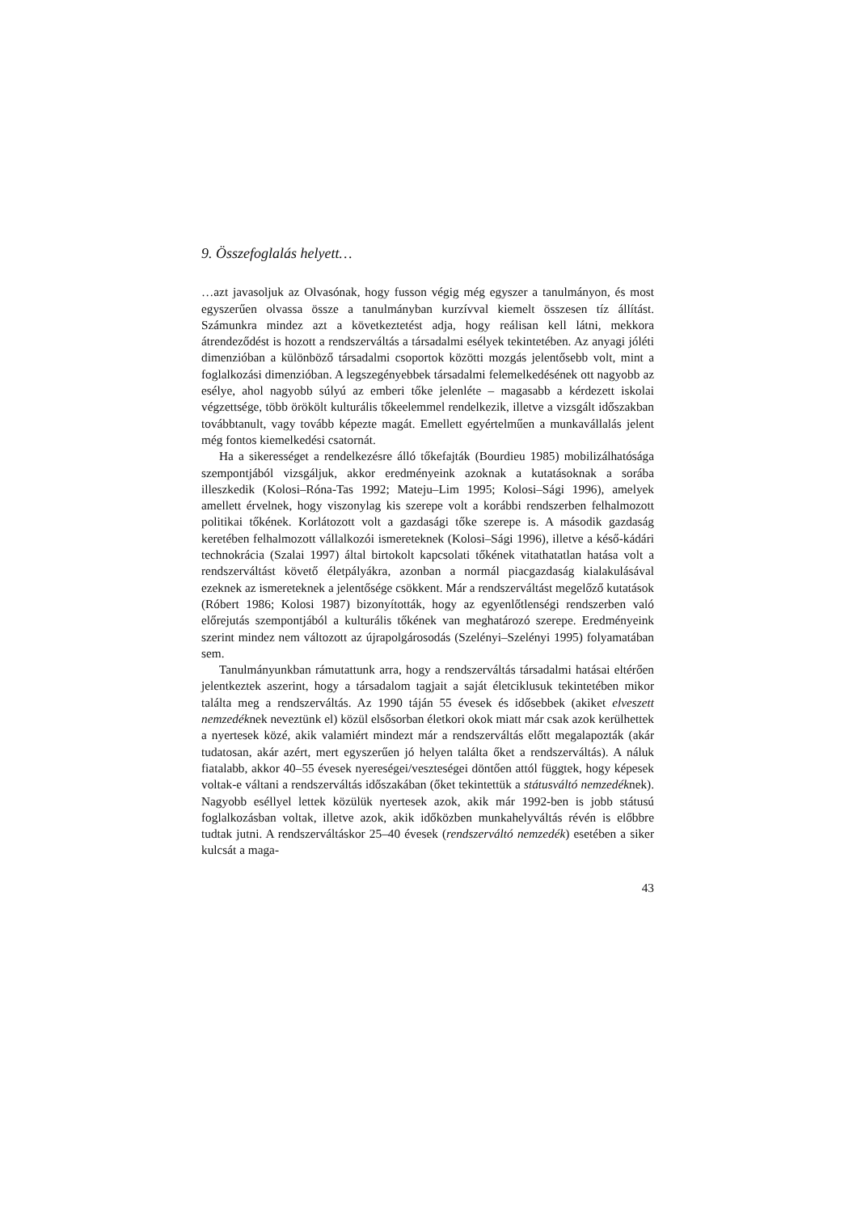9. Összefoglalás helyett…
…azt javasoljuk az Olvasónak, hogy fusson végig még egyszer a tanulmányon, és most egyszerűen olvassa össze a tanulmányban kurzívval kiemelt összesen tíz állítást. Számunkra mindez azt a következtetést adja, hogy reálisan kell látni, mekkora átrendeződést is hozott a rendszerváltás a társadalmi esélyek tekintetében. Az anyagi jóléti dimenzióban a különböző társadalmi csoportok közötti mozgás jelentősebb volt, mint a foglalkozási dimenzióban. A legszegényebbek társadalmi felemelkedésének ott nagyobb az esélye, ahol nagyobb súlyú az emberi tőke jelenléte – magasabb a kérdezett iskolai végzettsége, több örökölt kulturális tőkeelemmel rendelkezik, illetve a vizsgált időszakban továbbtanult, vagy tovább képezte magát. Emellett egyértelműen a munkavállalás jelent még fontos kiemelkedési csatornát.
Ha a sikerességet a rendelkezésre álló tőkefajták (Bourdieu 1985) mobilizálhatósága szempontjából vizsgáljuk, akkor eredményeink azoknak a kutatásoknak a sorába illeszkedik (Kolosi–Róna-Tas 1992; Mateju–Lim 1995; Kolosi–Sági 1996), amelyek amellett érvelnek, hogy viszonylag kis szerepe volt a korábbi rendszerben felhalmozott politikai tőkének. Korlátozott volt a gazdasági tőke szerepe is. A második gazdaság keretében felhalmozott vállalkozói ismereteknek (Kolosi–Sági 1996), illetve a késő-kádári technokrácia (Szalai 1997) által birtokolt kapcsolati tőkének vitathatatlan hatása volt a rendszerváltást követő életpályákra, azonban a normál piacgazdaság kialakulásával ezeknek az ismereteknek a jelentősége csökkent. Már a rendszerváltást megelőző kutatások (Róbert 1986; Kolosi 1987) bizonyították, hogy az egyenlőtlenségi rendszerben való előrejutás szempontjából a kulturális tőkének van meghatározó szerepe. Eredményeink szerint mindez nem változott az újrapolgárosodás (Szelényi–Szelényi 1995) folyamatában sem.
Tanulmányunkban rámutattunk arra, hogy a rendszerváltás társadalmi hatásai eltérően jelentkeztek aszerint, hogy a társadalom tagjait a saját életciklusuk tekintetében mikor találta meg a rendszerváltás. Az 1990 táján 55 évesek és idősebbek (akiket elveszett nemzedéknek neveztünk el) közül elsősorban életkori okok miatt már csak azok kerülhettek a nyertesek közé, akik valamiért mindezt már a rendszerváltás előtt megalapozták (akár tudatosan, akár azért, mert egyszerűen jó helyen találta őket a rendszerváltás). A náluk fiatalabb, akkor 40–55 évesek nyereségei/veszteségei döntően attól függtek, hogy képesek voltak-e váltani a rendszerváltás időszakában (őket tekintettük a státusváltó nemzedéknek). Nagyobb eséllyel lettek közülük nyertesek azok, akik már 1992-ben is jobb státusú foglalkozásban voltak, illetve azok, akik időközben munkahelyváltás révén is előbbre tudtak jutni. A rendszerváltáskor 25–40 évesek (rendszerváltó nemzedék) esetében a siker kulcsát a maga-
43